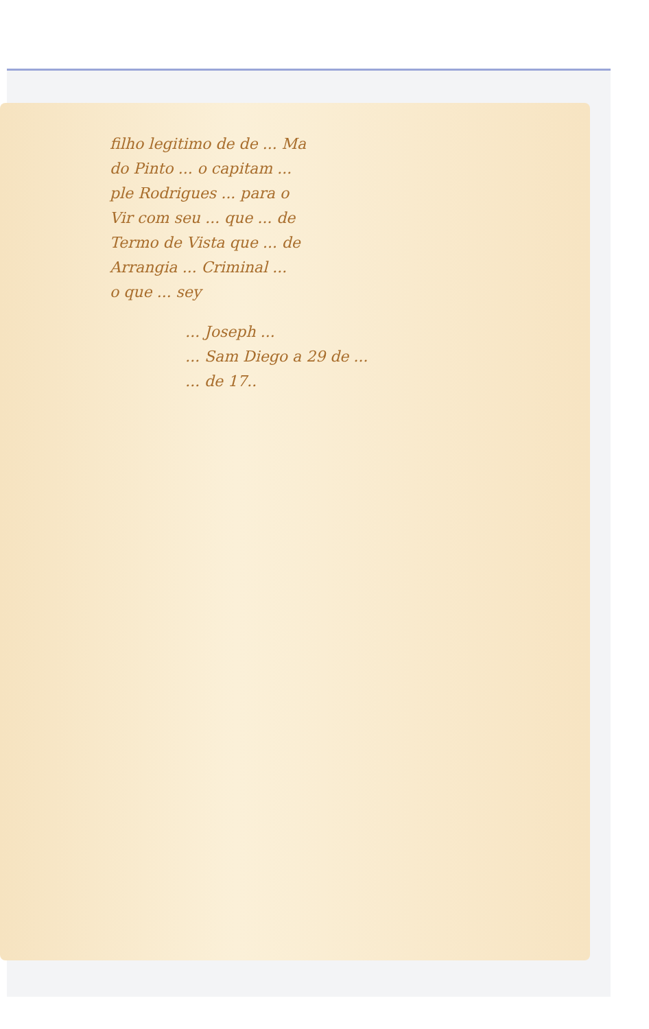filho legitimo de de ... Ma
do Pinto ... o capitam ...
ple Rodrigues ... para o
Vir com seu ... que ... de
Termo de Vista que ... de
Arrangia ... Criminal ...
o que ... sey
... Joseph ...
... Sam Diego a 29 de ...
... de 17..